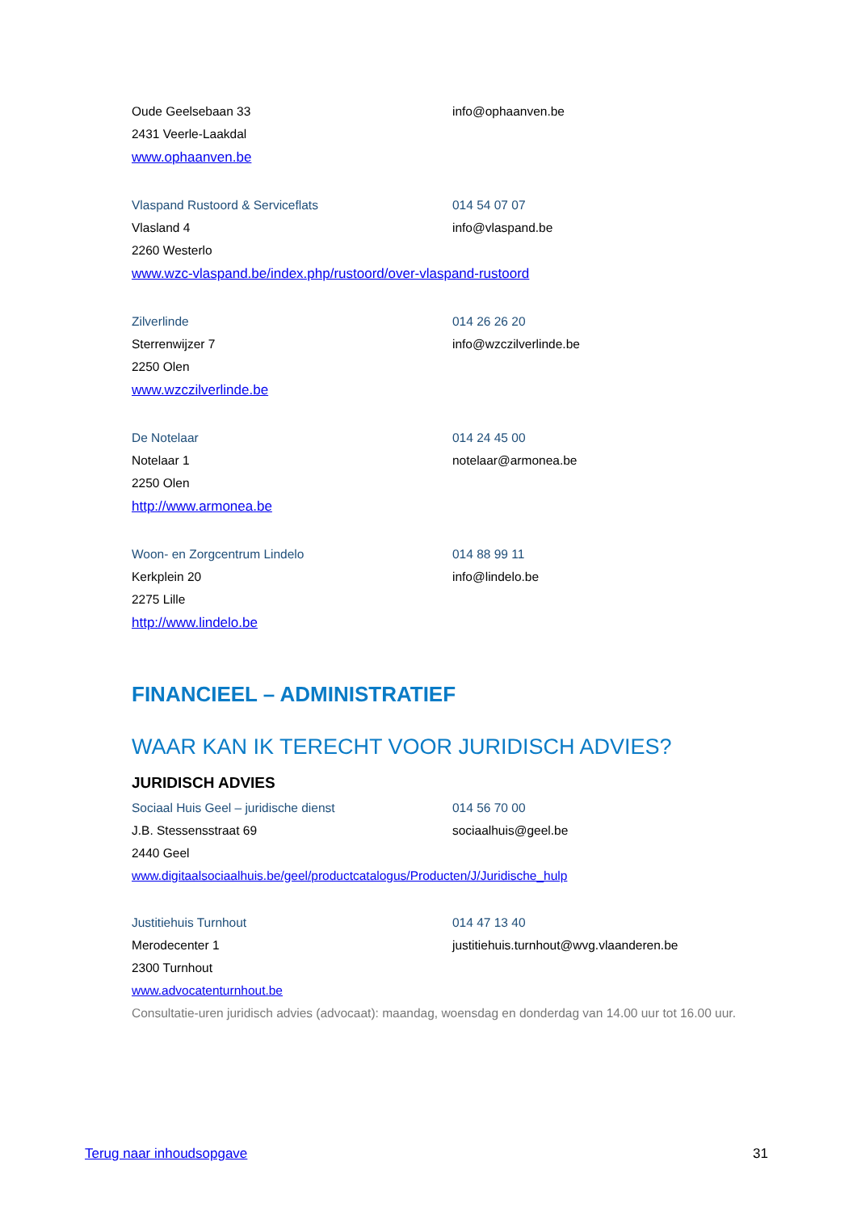Oude Geelsebaan 33 info@ophaanven.be
2431 Veerle-Laakdal
www.ophaanven.be
Vlaspand Rustoord & Serviceflats 014 54 07 07
Vlasland 4 info@vlaspand.be
2260 Westerlo
www.wzc-vlaspand.be/index.php/rustoord/over-vlaspand-rustoord
Zilverlinde 014 26 26 20
Sterrenwijzer 7 info@wzczilverlinde.be
2250 Olen
www.wzczilverlinde.be
De Notelaar 014 24 45 00
Notelaar 1 notelaar@armonea.be
2250 Olen
http://www.armonea.be
Woon- en Zorgcentrum Lindelo 014 88 99 11
Kerkplein 20 info@lindelo.be
2275 Lille
http://www.lindelo.be
FINANCIEEL – ADMINISTRATIEF
WAAR KAN IK TERECHT VOOR JURIDISCH ADVIES?
JURIDISCH ADVIES
Sociaal Huis Geel – juridische dienst 014 56 70 00
J.B. Stessensstraat 69 sociaalhuis@geel.be
2440 Geel
www.digitaalsociaalhuis.be/geel/productcatalogus/Producten/J/Juridische_hulp
Justitiehuis Turnhout 014 47 13 40
Merodecenter 1
justitiehuis.turnhout@wvg.vlaanderen.be
2300 Turnhout
www.advocatenturnhout.be
Consultatie-uren juridisch advies (advocaat): maandag, woensdag en donderdag van 14.00 uur tot 16.00 uur.
Terug naar inhoudsopgave 31